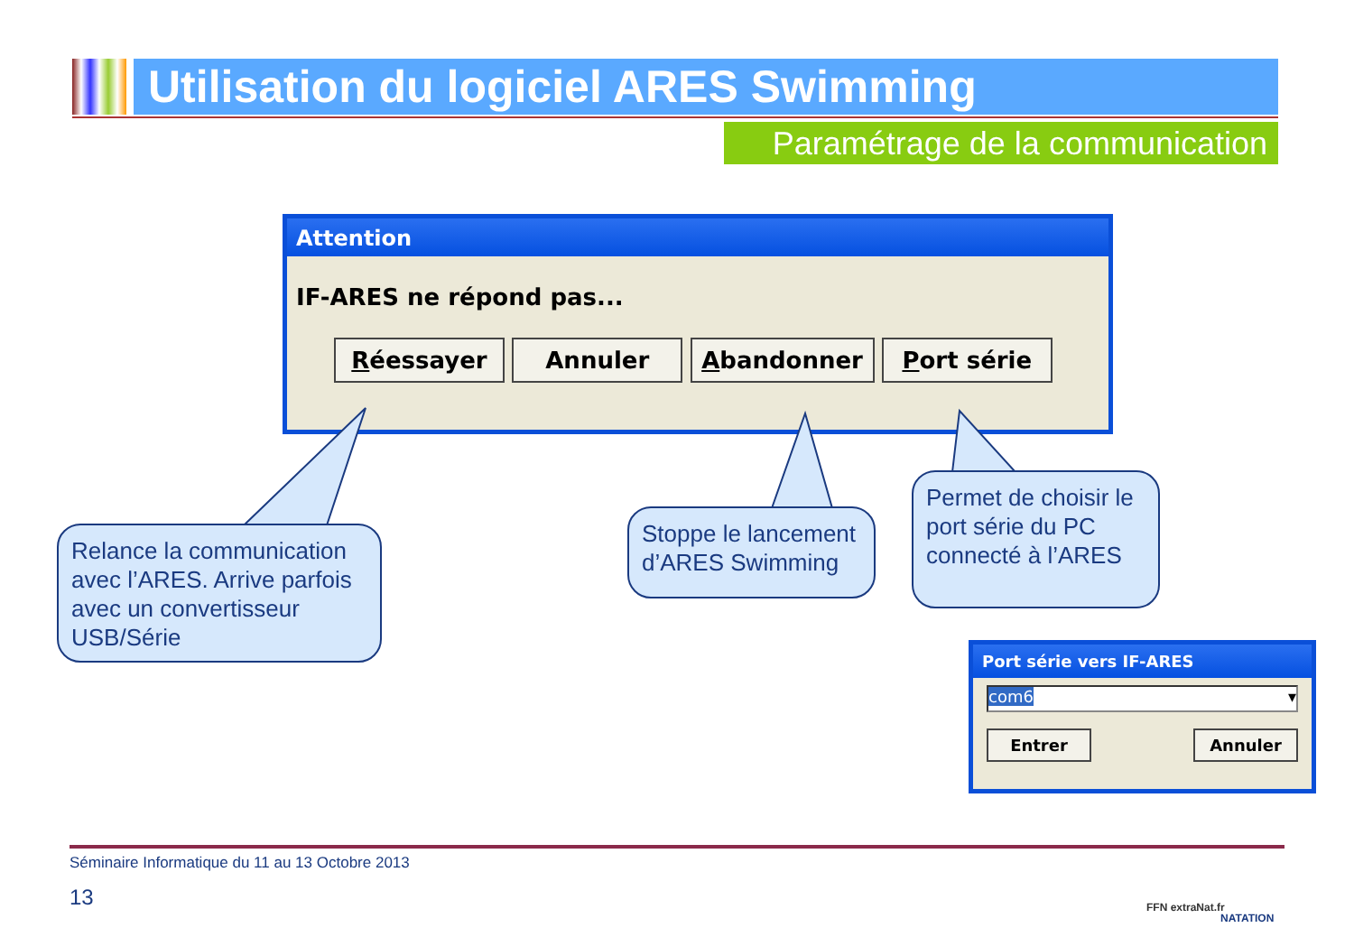Utilisation du logiciel ARES Swimming
Paramétrage de la communication
Attention
IF-ARES ne répond pas...
Réessayer Annuler Abandonner Port série
Relance la communication avec l’ARES. Arrive parfois avec un convertisseur USB/Série
Stoppe le lancement d’ARES Swimming
Permet de choisir le port série du PC connecté à l’ARES
Port série vers IF-ARES
com6 ▾
Entrer Annuler
Séminaire Informatique du 11 au 13 Octobre 2013
13 FFN extraNat.fr
NATATION